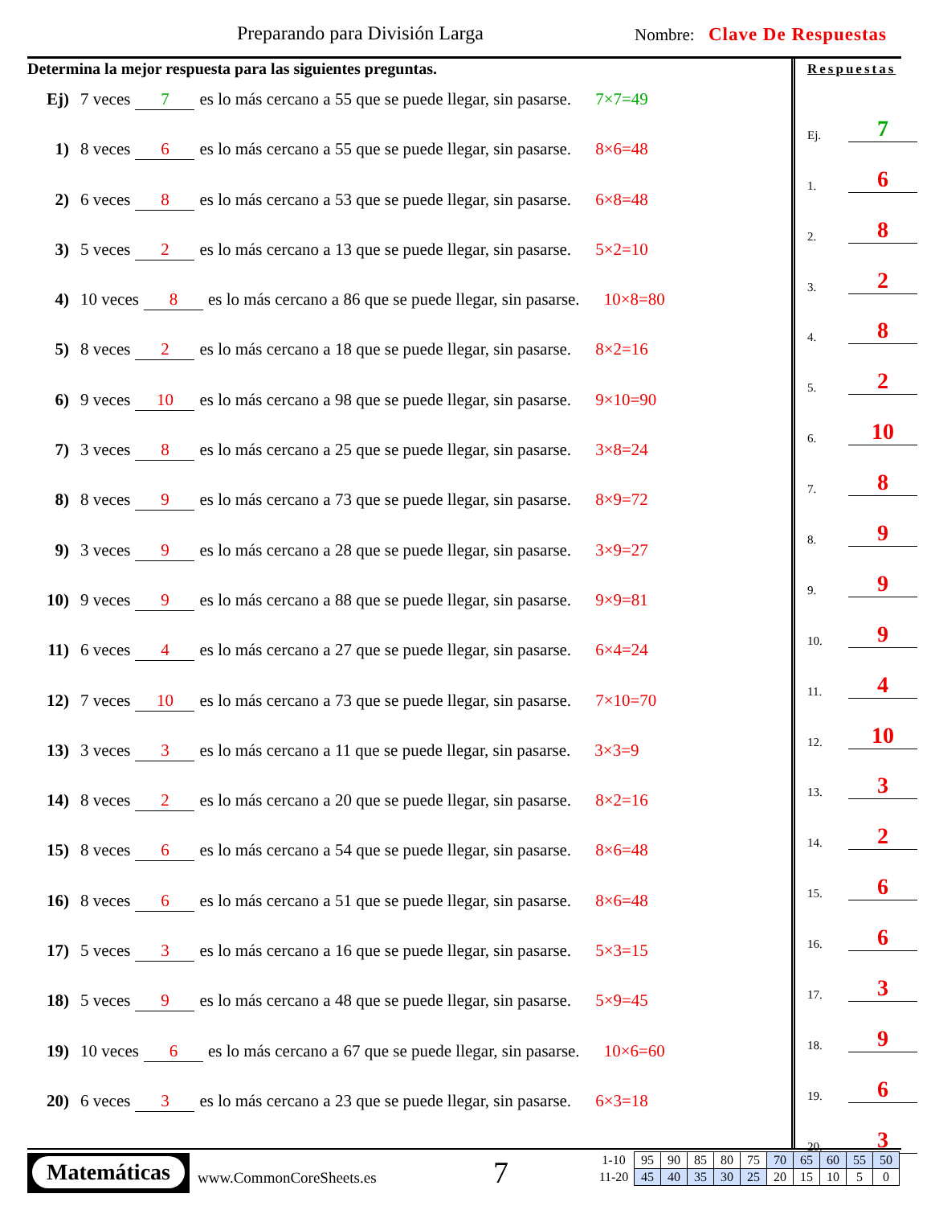Preparando para División Larga Nombre: Clave De Respuestas
Determina la mejor respuesta para las siguientes preguntas.
Ej) 7 veces 7 es lo más cercano a 55 que se puede llegar, sin pasarse. 7×7=49
1) 8 veces 6 es lo más cercano a 55 que se puede llegar, sin pasarse. 8×6=48
2) 6 veces 8 es lo más cercano a 53 que se puede llegar, sin pasarse. 6×8=48
3) 5 veces 2 es lo más cercano a 13 que se puede llegar, sin pasarse. 5×2=10
4) 10 veces 8 es lo más cercano a 86 que se puede llegar, sin pasarse. 10×8=80
5) 8 veces 2 es lo más cercano a 18 que se puede llegar, sin pasarse. 8×2=16
6) 9 veces 10 es lo más cercano a 98 que se puede llegar, sin pasarse. 9×10=90
7) 3 veces 8 es lo más cercano a 25 que se puede llegar, sin pasarse. 3×8=24
8) 8 veces 9 es lo más cercano a 73 que se puede llegar, sin pasarse. 8×9=72
9) 3 veces 9 es lo más cercano a 28 que se puede llegar, sin pasarse. 3×9=27
10) 9 veces 9 es lo más cercano a 88 que se puede llegar, sin pasarse. 9×9=81
11) 6 veces 4 es lo más cercano a 27 que se puede llegar, sin pasarse. 6×4=24
12) 7 veces 10 es lo más cercano a 73 que se puede llegar, sin pasarse. 7×10=70
13) 3 veces 3 es lo más cercano a 11 que se puede llegar, sin pasarse. 3×3=9
14) 8 veces 2 es lo más cercano a 20 que se puede llegar, sin pasarse. 8×2=16
15) 8 veces 6 es lo más cercano a 54 que se puede llegar, sin pasarse. 8×6=48
16) 8 veces 6 es lo más cercano a 51 que se puede llegar, sin pasarse. 8×6=48
17) 5 veces 3 es lo más cercano a 16 que se puede llegar, sin pasarse. 5×3=15
18) 5 veces 9 es lo más cercano a 48 que se puede llegar, sin pasarse. 5×9=45
19) 10 veces 6 es lo más cercano a 67 que se puede llegar, sin pasarse. 10×6=60
20) 6 veces 3 es lo más cercano a 23 que se puede llegar, sin pasarse. 6×3=18
Respuestas
Ej. 7
1. 6
2. 8
3. 2
4. 8
5. 2
6. 10
7. 8
8. 9
9. 9
10. 9
11. 4
12. 10
13. 3
14. 2
15. 6
16. 6
17. 3
18. 9
19. 6
20. 3
Matemáticas
www.CommonCoreSheets.es 7
| 1-10 | 95 | 90 | 85 | 80 | 75 | 70 | 65 | 60 | 55 | 50 |
| 11-20 | 45 | 40 | 35 | 30 | 25 | 20 | 15 | 10 | 5 | 0 |